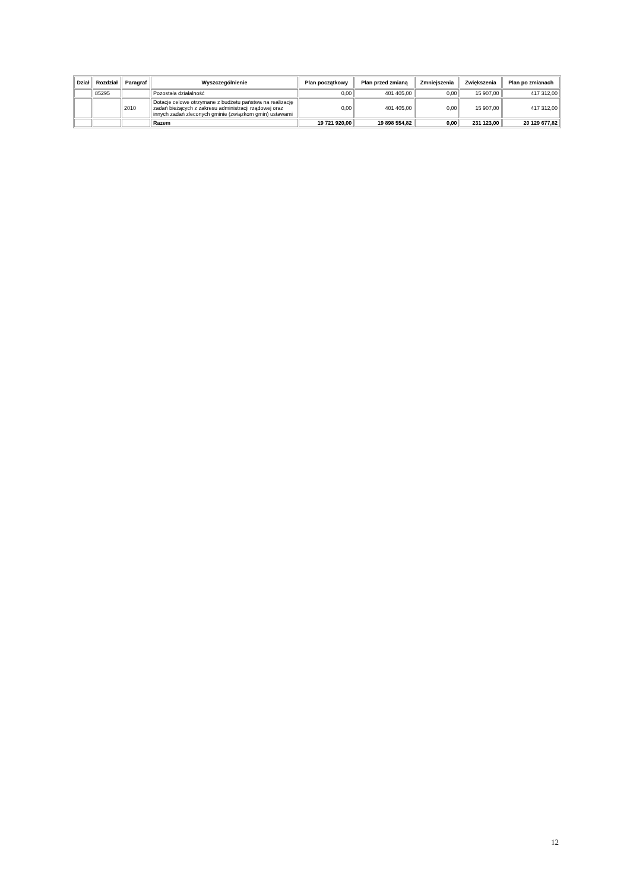| Dział | Rozdział | Paragraf | Wyszczególnienie | Plan początkowy | Plan przed zmianą | Zmniejszenia | Zwiększenia | Plan po zmianach |
| --- | --- | --- | --- | --- | --- | --- | --- | --- |
| | 85295 | | Pozostała działalność | 0,00 | 401 405,00 | 0,00 | 15 907,00 | 417 312,00 |
| | | 2010 | Dotacje celowe otrzymane z budżetu państwa na realizację zadań bieżących z zakresu administracji rządowej oraz innych zadań zleconych gminie (związkom gmin) ustawami | 0,00 | 401 405,00 | 0,00 | 15 907,00 | 417 312,00 |
| | | | Razem | 19 721 920,00 | 19 898 554,82 | 0,00 | 231 123,00 | 20 129 677,82 |
12